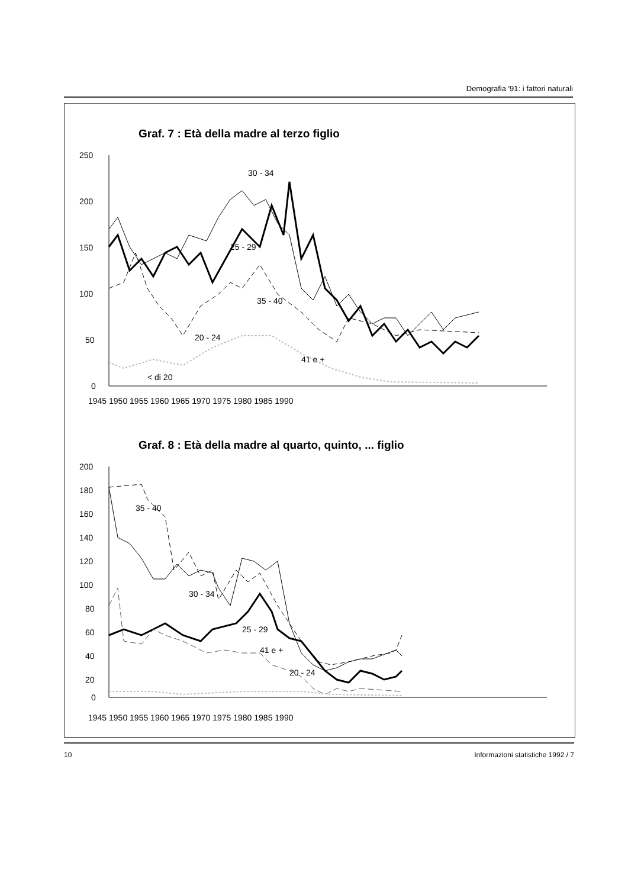Demografia '91: i fattori naturali
Graf. 7 : Età della madre al terzo figlio
250
200
150
100
50
0
30 - 34
25 - 29
35 - 40
20 - 24
41 e +
< di 20
1945 1950 1955 1960 1965 1970 1975 1980 1985 1990
Graf. 8 : Età della madre al quarto, quinto, ... figlio
200
180
160
140
120
100
80
60
40
20
0
35 - 40
30 - 34
25 - 29
41 e +
20 - 24
1945 1950 1955 1960 1965 1970 1975 1980 1985 1990
10 Informazioni statistiche 1992 / 7